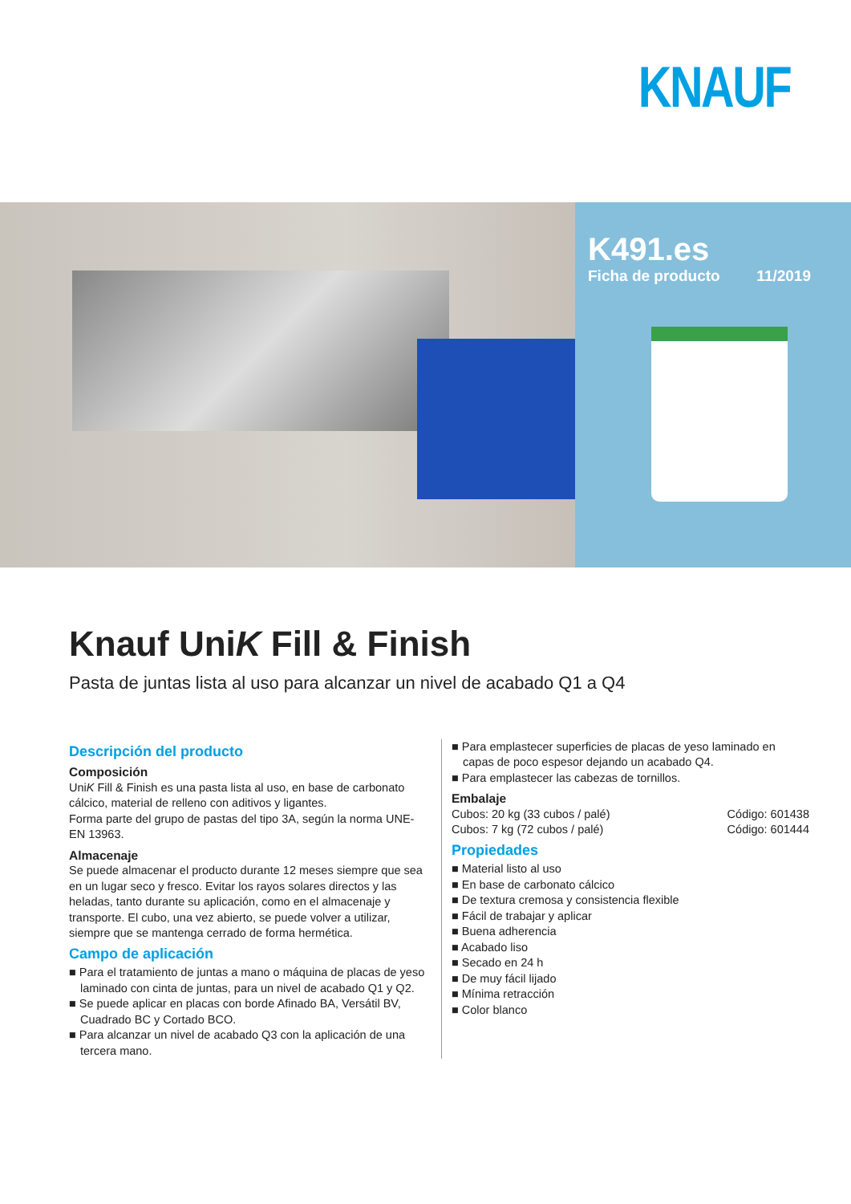KNAUF
K491.es
Ficha de producto 11/2019
Knauf UniK Fill & Finish
Pasta de juntas lista al uso para alcanzar un nivel de acabado Q1 a Q4
Descripción del producto
Composición
UniK Fill & Finish es una pasta lista al uso, en base de carbonato cálcico, material de relleno con aditivos y ligantes.
Forma parte del grupo de pastas del tipo 3A, según la norma UNE-EN 13963.
Almacenaje
Se puede almacenar el producto durante 12 meses siempre que sea en un lugar seco y fresco. Evitar los rayos solares directos y las heladas, tanto durante su aplicación, como en el almacenaje y transporte. El cubo, una vez abierto, se puede volver a utilizar, siempre que se mantenga cerrado de forma hermética.
Campo de aplicación
■ Para el tratamiento de juntas a mano o máquina de placas de yeso laminado con cinta de juntas, para un nivel de acabado Q1 y Q2.
■ Se puede aplicar en placas con borde Afinado BA, Versátil BV, Cuadrado BC y Cortado BCO.
■ Para alcanzar un nivel de acabado Q3 con la aplicación de una tercera mano.
■ Para emplastecer superficies de placas de yeso laminado en capas de poco espesor dejando un acabado Q4.
■ Para emplastecer las cabezas de tornillos.
Embalaje
Cubos: 20 kg (33 cubos / palé) Código: 601438
Cubos: 7 kg (72 cubos / palé) Código: 601444
Propiedades
■ Material listo al uso
■ En base de carbonato cálcico
■ De textura cremosa y consistencia flexible
■ Fácil de trabajar y aplicar
■ Buena adherencia
■ Acabado liso
■ Secado en 24 h
■ De muy fácil lijado
■ Mínima retracción
■ Color blanco